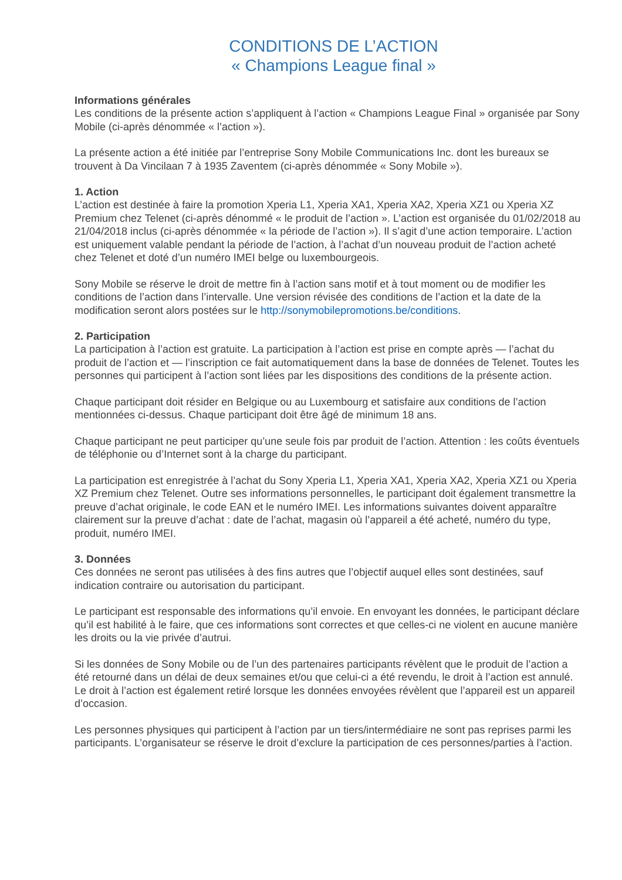CONDITIONS DE L’ACTION
« Champions League final »
Informations générales
Les conditions de la présente action s’appliquent à l’action « Champions League Final » organisée par Sony Mobile (ci-après dénommée « l’action »).
La présente action a été initiée par l’entreprise Sony Mobile Communications Inc. dont les bureaux se trouvent à Da Vincilaan 7 à 1935 Zaventem (ci-après dénommée « Sony Mobile »).
1. Action
L’action est destinée à faire la promotion Xperia L1, Xperia XA1, Xperia XA2, Xperia XZ1 ou Xperia XZ Premium chez Telenet (ci-après dénommé « le produit de l’action ». L’action est organisée du 01/02/2018 au 21/04/2018 inclus (ci-après dénommée « la période de l’action »). Il s’agit d’une action temporaire. L’action est uniquement valable pendant la période de l’action, à l’achat d’un nouveau produit de l’action acheté chez Telenet et doté d’un numéro IMEI belge ou luxembourgeois.
Sony Mobile se réserve le droit de mettre fin à l’action sans motif et à tout moment ou de modifier les conditions de l’action dans l’intervalle. Une version révisée des conditions de l’action et la date de la modification seront alors postées sur le http://sonymobilepromotions.be/conditions.
2. Participation
La participation à l’action est gratuite. La participation à l’action est prise en compte après — l’achat du produit de l’action et — l’inscription ce fait automatiquement dans la base de données de Telenet. Toutes les personnes qui participent à l’action sont liées par les dispositions des conditions de la présente action.
Chaque participant doit résider en Belgique ou au Luxembourg et satisfaire aux conditions de l’action mentionnées ci-dessus. Chaque participant doit être âgé de minimum 18 ans.
Chaque participant ne peut participer qu’une seule fois par produit de l’action. Attention : les coûts éventuels de téléphonie ou d’Internet sont à la charge du participant.
La participation est enregistrée à l’achat du Sony Xperia L1, Xperia XA1, Xperia XA2, Xperia XZ1 ou Xperia XZ Premium chez Telenet. Outre ses informations personnelles, le participant doit également transmettre la preuve d’achat originale, le code EAN et le numéro IMEI. Les informations suivantes doivent apparaître clairement sur la preuve d’achat : date de l’achat, magasin où l’appareil a été acheté, numéro du type, produit, numéro IMEI.
3. Données
Ces données ne seront pas utilisées à des fins autres que l’objectif auquel elles sont destinées, sauf indication contraire ou autorisation du participant.
Le participant est responsable des informations qu’il envoie. En envoyant les données, le participant déclare qu’il est habilité à le faire, que ces informations sont correctes et que celles-ci ne violent en aucune manière les droits ou la vie privée d’autrui.
Si les données de Sony Mobile ou de l’un des partenaires participants révèlent que le produit de l’action a été retourné dans un délai de deux semaines et/ou que celui-ci a été revendu, le droit à l’action est annulé. Le droit à l’action est également retiré lorsque les données envoyées révèlent que l’appareil est un appareil d’occasion.
Les personnes physiques qui participent à l’action par un tiers/intermédiaire ne sont pas reprises parmi les participants. L’organisateur se réserve le droit d’exclure la participation de ces personnes/parties à l’action.